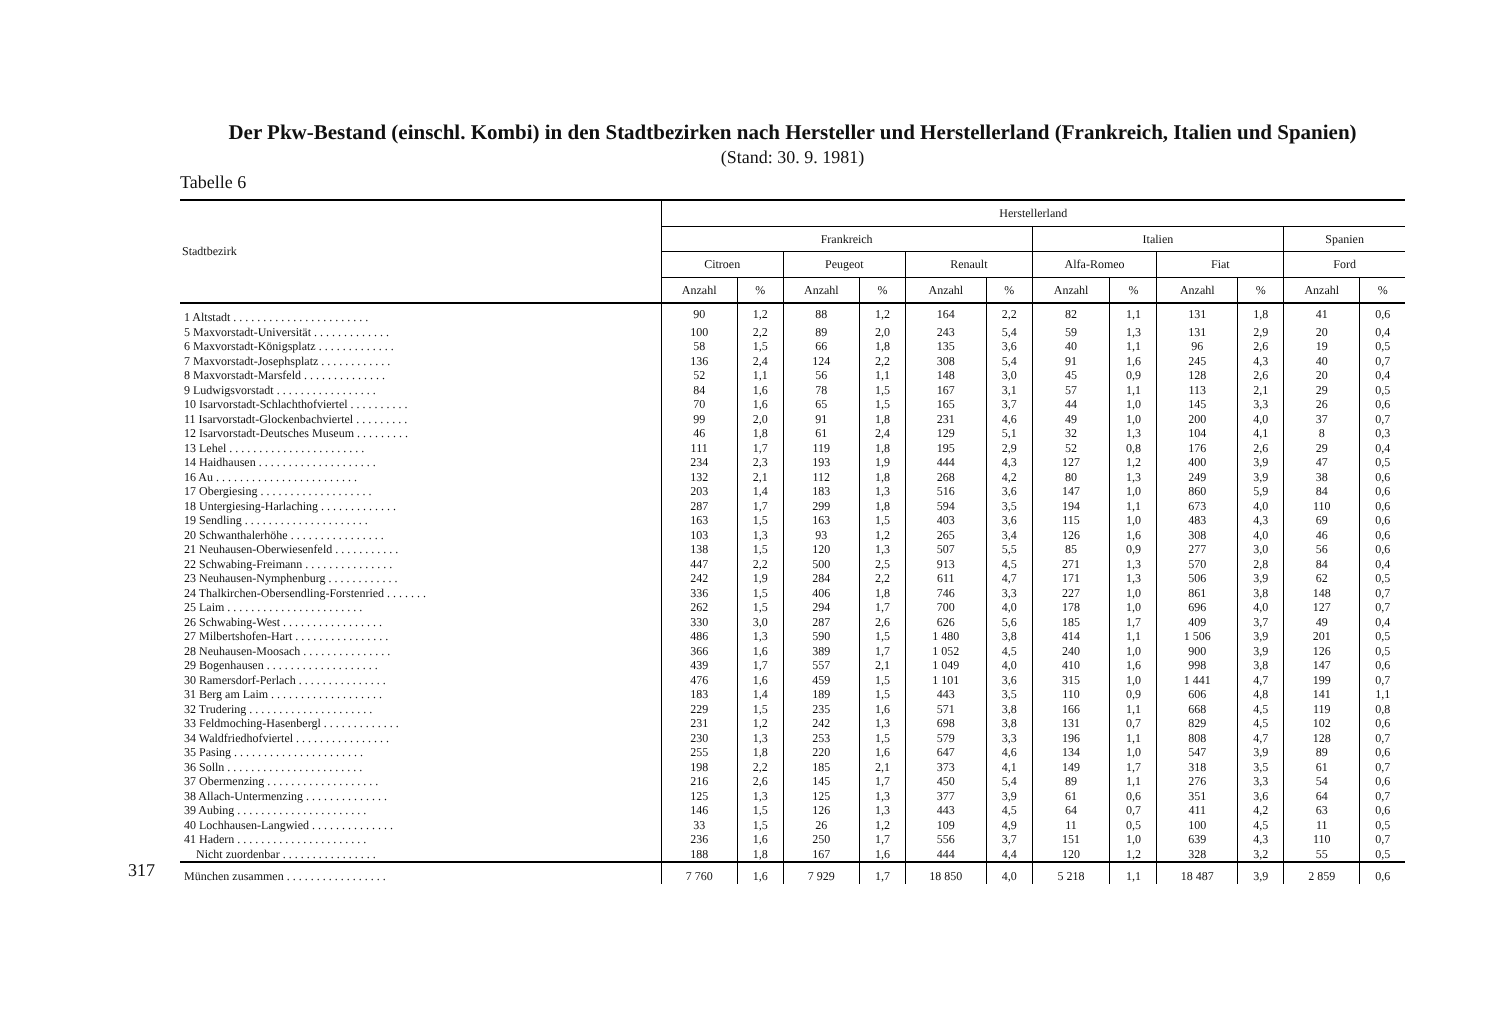Der Pkw-Bestand (einschl. Kombi) in den Stadtbezirken nach Hersteller und Herstellerland (Frankreich, Italien und Spanien)
(Stand: 30. 9. 1981)
Tabelle 6
| Stadtbezirk | Herstellerland | | | | | | | | | | | |
| --- | --- | --- | --- | --- | --- | --- | --- | --- | --- | --- | --- | --- |
| | Frankreich | | | | | | Italien | | | | Spanien | |
| | Citroen | | Peugeot | | Renault | | Alfa-Romeo | | Fiat | | Ford | |
| | Anzahl | % | Anzahl | % | Anzahl | % | Anzahl | % | Anzahl | % | Anzahl | % |
| 1 Altstadt . . . . . . . . . . . . . . . . . . . . . . . | 90 | 1,2 | 88 | 1,2 | 164 | 2,2 | 82 | 1,1 | 131 | 1,8 | 41 | 0,6 |
| 5 Maxvorstadt-Universität . . . . . . . . . . . . . | 100 | 2,2 | 89 | 2,0 | 243 | 5,4 | 59 | 1,3 | 131 | 2,9 | 20 | 0,4 |
| 6 Maxvorstadt-Königsplatz . . . . . . . . . . . . . | 58 | 1,5 | 66 | 1,8 | 135 | 3,6 | 40 | 1,1 | 96 | 2,6 | 19 | 0,5 |
| 7 Maxvorstadt-Josephsplatz . . . . . . . . . . . . | 136 | 2,4 | 124 | 2,2 | 308 | 5,4 | 91 | 1,6 | 245 | 4,3 | 40 | 0,7 |
| 8 Maxvorstadt-Marsfeld . . . . . . . . . . . . . . | 52 | 1,1 | 56 | 1,1 | 148 | 3,0 | 45 | 0,9 | 128 | 2,6 | 20 | 0,4 |
| 9 Ludwigsvorstadt . . . . . . . . . . . . . . . . . | 84 | 1,6 | 78 | 1,5 | 167 | 3,1 | 57 | 1,1 | 113 | 2,1 | 29 | 0,5 |
| 10 Isarvorstadt-Schlachthofviertel . . . . . . . . . . | 70 | 1,6 | 65 | 1,5 | 165 | 3,7 | 44 | 1,0 | 145 | 3,3 | 26 | 0,6 |
| 11 Isarvorstadt-Glockenbachviertel . . . . . . . . . | 99 | 2,0 | 91 | 1,8 | 231 | 4,6 | 49 | 1,0 | 200 | 4,0 | 37 | 0,7 |
| 12 Isarvorstadt-Deutsches Museum . . . . . . . . . | 46 | 1,8 | 61 | 2,4 | 129 | 5,1 | 32 | 1,3 | 104 | 4,1 | 8 | 0,3 |
| 13 Lehel . . . . . . . . . . . . . . . . . . . . . . . | 111 | 1,7 | 119 | 1,8 | 195 | 2,9 | 52 | 0,8 | 176 | 2,6 | 29 | 0,4 |
| 14 Haidhausen . . . . . . . . . . . . . . . . . . . . | 234 | 2,3 | 193 | 1,9 | 444 | 4,3 | 127 | 1,2 | 400 | 3,9 | 47 | 0,5 |
| 16 Au . . . . . . . . . . . . . . . . . . . . . . . . | 132 | 2,1 | 112 | 1,8 | 268 | 4,2 | 80 | 1,3 | 249 | 3,9 | 38 | 0,6 |
| 17 Obergiesing . . . . . . . . . . . . . . . . . . . | 203 | 1,4 | 183 | 1,3 | 516 | 3,6 | 147 | 1,0 | 860 | 5,9 | 84 | 0,6 |
| 18 Untergiesing-Harlaching . . . . . . . . . . . . . | 287 | 1,7 | 299 | 1,8 | 594 | 3,5 | 194 | 1,1 | 673 | 4,0 | 110 | 0,6 |
| 19 Sendling . . . . . . . . . . . . . . . . . . . . . | 163 | 1,5 | 163 | 1,5 | 403 | 3,6 | 115 | 1,0 | 483 | 4,3 | 69 | 0,6 |
| 20 Schwanthalerhöhe . . . . . . . . . . . . . . . . | 103 | 1,3 | 93 | 1,2 | 265 | 3,4 | 126 | 1,6 | 308 | 4,0 | 46 | 0,6 |
| 21 Neuhausen-Oberwiesenfeld . . . . . . . . . . . | 138 | 1,5 | 120 | 1,3 | 507 | 5,5 | 85 | 0,9 | 277 | 3,0 | 56 | 0,6 |
| 22 Schwabing-Freimann . . . . . . . . . . . . . . . | 447 | 2,2 | 500 | 2,5 | 913 | 4,5 | 271 | 1,3 | 570 | 2,8 | 84 | 0,4 |
| 23 Neuhausen-Nymphenburg . . . . . . . . . . . . | 242 | 1,9 | 284 | 2,2 | 611 | 4,7 | 171 | 1,3 | 506 | 3,9 | 62 | 0,5 |
| 24 Thalkirchen-Obersendling-Forstenried . . . . . . . | 336 | 1,5 | 406 | 1,8 | 746 | 3,3 | 227 | 1,0 | 861 | 3,8 | 148 | 0,7 |
| 25 Laim . . . . . . . . . . . . . . . . . . . . . . . | 262 | 1,5 | 294 | 1,7 | 700 | 4,0 | 178 | 1,0 | 696 | 4,0 | 127 | 0,7 |
| 26 Schwabing-West . . . . . . . . . . . . . . . . . | 330 | 3,0 | 287 | 2,6 | 626 | 5,6 | 185 | 1,7 | 409 | 3,7 | 49 | 0,4 |
| 27 Milbertshofen-Hart . . . . . . . . . . . . . . . . | 486 | 1,3 | 590 | 1,5 | 1 480 | 3,8 | 414 | 1,1 | 1 506 | 3,9 | 201 | 0,5 |
| 28 Neuhausen-Moosach . . . . . . . . . . . . . . . | 366 | 1,6 | 389 | 1,7 | 1 052 | 4,5 | 240 | 1,0 | 900 | 3,9 | 126 | 0,5 |
| 29 Bogenhausen . . . . . . . . . . . . . . . . . . . | 439 | 1,7 | 557 | 2,1 | 1 049 | 4,0 | 410 | 1,6 | 998 | 3,8 | 147 | 0,6 |
| 30 Ramersdorf-Perlach . . . . . . . . . . . . . . . | 476 | 1,6 | 459 | 1,5 | 1 101 | 3,6 | 315 | 1,0 | 1 441 | 4,7 | 199 | 0,7 |
| 31 Berg am Laim . . . . . . . . . . . . . . . . . . . | 183 | 1,4 | 189 | 1,5 | 443 | 3,5 | 110 | 0,9 | 606 | 4,8 | 141 | 1,1 |
| 32 Trudering . . . . . . . . . . . . . . . . . . . . . | 229 | 1,5 | 235 | 1,6 | 571 | 3,8 | 166 | 1,1 | 668 | 4,5 | 119 | 0,8 |
| 33 Feldmoching-Hasenbergl . . . . . . . . . . . . . | 231 | 1,2 | 242 | 1,3 | 698 | 3,8 | 131 | 0,7 | 829 | 4,5 | 102 | 0,6 |
| 34 Waldfriedhofviertel . . . . . . . . . . . . . . . . | 230 | 1,3 | 253 | 1,5 | 579 | 3,3 | 196 | 1,1 | 808 | 4,7 | 128 | 0,7 |
| 35 Pasing . . . . . . . . . . . . . . . . . . . . . . | 255 | 1,8 | 220 | 1,6 | 647 | 4,6 | 134 | 1,0 | 547 | 3,9 | 89 | 0,6 |
| 36 Solln . . . . . . . . . . . . . . . . . . . . . . . | 198 | 2,2 | 185 | 2,1 | 373 | 4,1 | 149 | 1,7 | 318 | 3,5 | 61 | 0,7 |
| 37 Obermenzing . . . . . . . . . . . . . . . . . . . | 216 | 2,6 | 145 | 1,7 | 450 | 5,4 | 89 | 1,1 | 276 | 3,3 | 54 | 0,6 |
| 38 Allach-Untermenzing . . . . . . . . . . . . . . | 125 | 1,3 | 125 | 1,3 | 377 | 3,9 | 61 | 0,6 | 351 | 3,6 | 64 | 0,7 |
| 39 Aubing . . . . . . . . . . . . . . . . . . . . . . | 146 | 1,5 | 126 | 1,3 | 443 | 4,5 | 64 | 0,7 | 411 | 4,2 | 63 | 0,6 |
| 40 Lochhausen-Langwied . . . . . . . . . . . . . . | 33 | 1,5 | 26 | 1,2 | 109 | 4,9 | 11 | 0,5 | 100 | 4,5 | 11 | 0,5 |
| 41 Hadern . . . . . . . . . . . . . . . . . . . . . . | 236 | 1,6 | 250 | 1,7 | 556 | 3,7 | 151 | 1,0 | 639 | 4,3 | 110 | 0,7 |
| Nicht zuordenbar . . . . . . . . . . . . . . . . | 188 | 1,8 | 167 | 1,6 | 444 | 4,4 | 120 | 1,2 | 328 | 3,2 | 55 | 0,5 |
| München zusammen . . . . . . . . . . . . . . . . . | 7 760 | 1,6 | 7 929 | 1,7 | 18 850 | 4,0 | 5 218 | 1,1 | 18 487 | 3,9 | 2 859 | 0,6 |
317